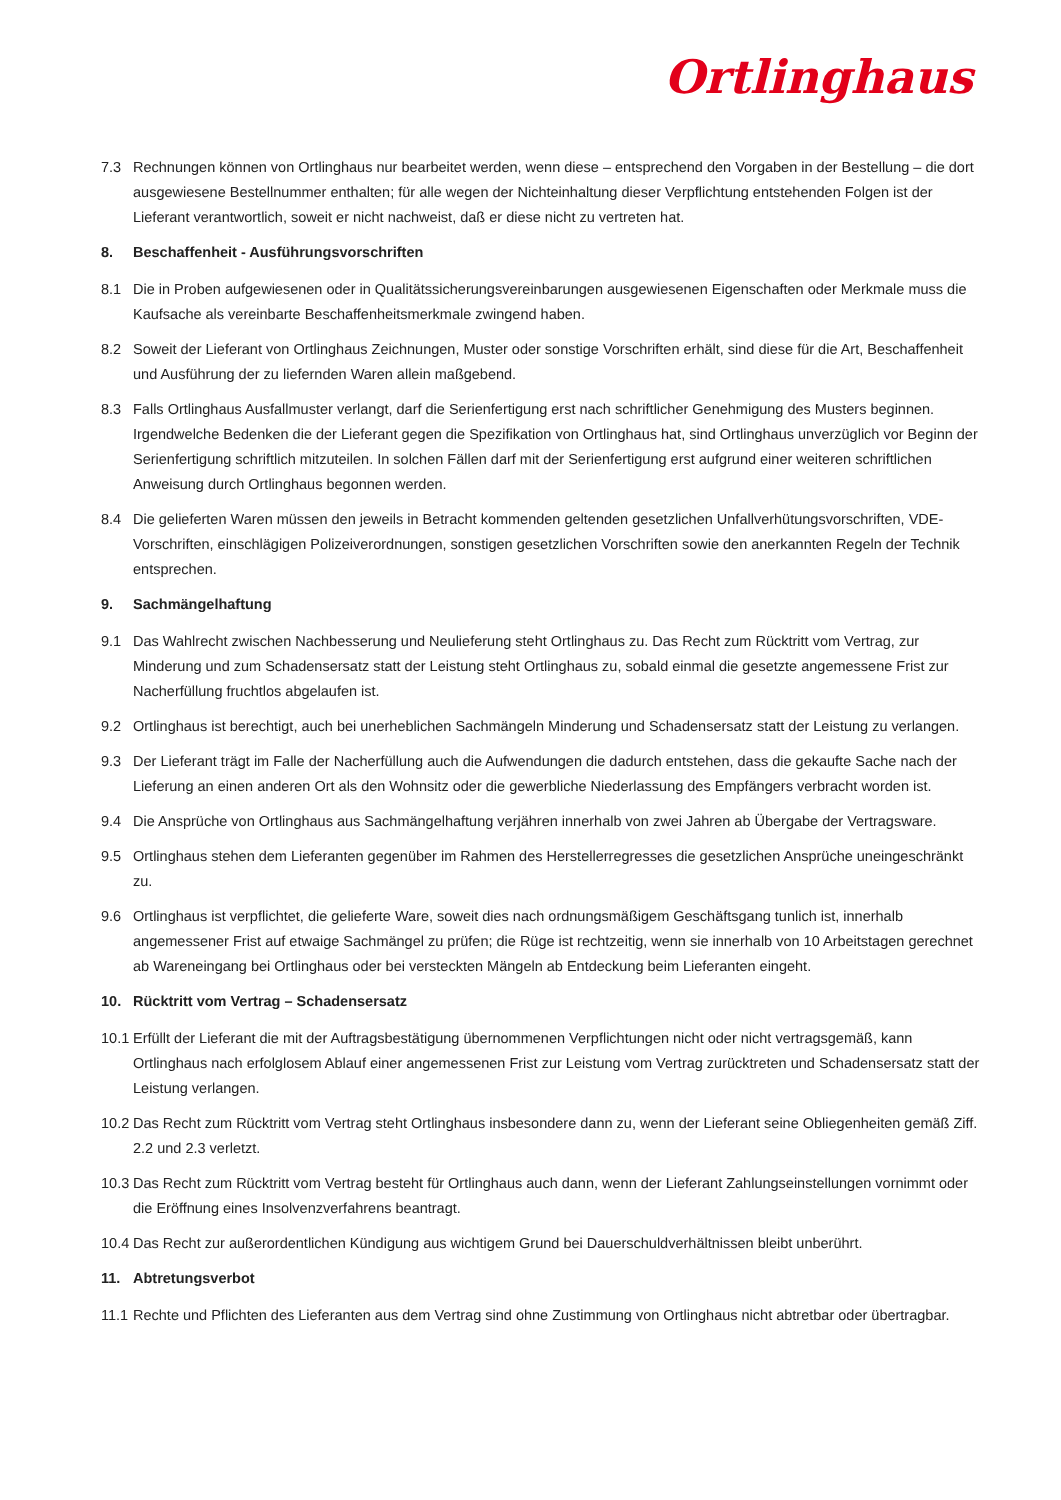Ortlinghaus
7.3 Rechnungen können von Ortlinghaus nur bearbeitet werden, wenn diese – entsprechend den Vorgaben in der Bestellung – die dort ausgewiesene Bestellnummer enthalten; für alle wegen der Nichteinhaltung dieser Verpflichtung entstehenden Folgen ist der Lieferant verantwortlich, soweit er nicht nachweist, daß er diese nicht zu vertreten hat.
8. Beschaffenheit - Ausführungsvorschriften
8.1 Die in Proben aufgewiesenen oder in Qualitätssicherungsvereinbarungen ausgewiesenen Eigenschaften oder Merkmale muss die Kaufsache als vereinbarte Beschaffenheitsmerkmale zwingend haben.
8.2 Soweit der Lieferant von Ortlinghaus Zeichnungen, Muster oder sonstige Vorschriften erhält, sind diese für die Art, Beschaffenheit und Ausführung der zu liefernden Waren allein maßgebend.
8.3 Falls Ortlinghaus Ausfallmuster verlangt, darf die Serienfertigung erst nach schriftlicher Genehmigung des Musters beginnen. Irgendwelche Bedenken die der Lieferant gegen die Spezifikation von Ortlinghaus hat, sind Ortlinghaus unverzüglich vor Beginn der Serienfertigung schriftlich mitzuteilen. In solchen Fällen darf mit der Serienfertigung erst aufgrund einer weiteren schriftlichen Anweisung durch Ortlinghaus begonnen werden.
8.4 Die gelieferten Waren müssen den jeweils in Betracht kommenden geltenden gesetzlichen Unfallverhütungsvorschriften, VDE-Vorschriften, einschlägigen Polizeiverordnungen, sonstigen gesetzlichen Vorschriften sowie den anerkannten Regeln der Technik entsprechen.
9. Sachmängelhaftung
9.1 Das Wahlrecht zwischen Nachbesserung und Neulieferung steht Ortlinghaus zu. Das Recht zum Rücktritt vom Vertrag, zur Minderung und zum Schadensersatz statt der Leistung steht Ortlinghaus zu, sobald einmal die gesetzte angemessene Frist zur Nacherfüllung fruchtlos abgelaufen ist.
9.2 Ortlinghaus ist berechtigt, auch bei unerheblichen Sachmängeln Minderung und Schadensersatz statt der Leistung zu verlangen.
9.3 Der Lieferant trägt im Falle der Nacherfüllung auch die Aufwendungen die dadurch entstehen, dass die gekaufte Sache nach der Lieferung an einen anderen Ort als den Wohnsitz oder die gewerbliche Niederlassung des Empfängers verbracht worden ist.
9.4 Die Ansprüche von Ortlinghaus aus Sachmängelhaftung verjähren innerhalb von zwei Jahren ab Übergabe der Vertragsware.
9.5 Ortlinghaus stehen dem Lieferanten gegenüber im Rahmen des Herstellerregresses die gesetzlichen Ansprüche uneingeschränkt zu.
9.6 Ortlinghaus ist verpflichtet, die gelieferte Ware, soweit dies nach ordnungsmäßigem Geschäftsgang tunlich ist, innerhalb angemessener Frist auf etwaige Sachmängel zu prüfen; die Rüge ist rechtzeitig, wenn sie innerhalb von 10 Arbeitstagen gerechnet ab Wareneingang bei Ortlinghaus oder bei versteckten Mängeln ab Entdeckung beim Lieferanten eingeht.
10. Rücktritt vom Vertrag – Schadensersatz
10.1 Erfüllt der Lieferant die mit der Auftragsbestätigung übernommenen Verpflichtungen nicht oder nicht vertragsgemäß, kann Ortlinghaus nach erfolglosem Ablauf einer angemessenen Frist zur Leistung vom Vertrag zurücktreten und Schadensersatz statt der Leistung verlangen.
10.2 Das Recht zum Rücktritt vom Vertrag steht Ortlinghaus insbesondere dann zu, wenn der Lieferant seine Obliegenheiten gemäß Ziff. 2.2 und 2.3 verletzt.
10.3 Das Recht zum Rücktritt vom Vertrag besteht für Ortlinghaus auch dann, wenn der Lieferant Zahlungseinstellungen vornimmt oder die Eröffnung eines Insolvenzverfahrens beantragt.
10.4 Das Recht zur außerordentlichen Kündigung aus wichtigem Grund bei Dauerschuldverhältnissen bleibt unberührt.
11. Abtretungsverbot
11.1 Rechte und Pflichten des Lieferanten aus dem Vertrag sind ohne Zustimmung von Ortlinghaus nicht abtretbar oder übertragbar.